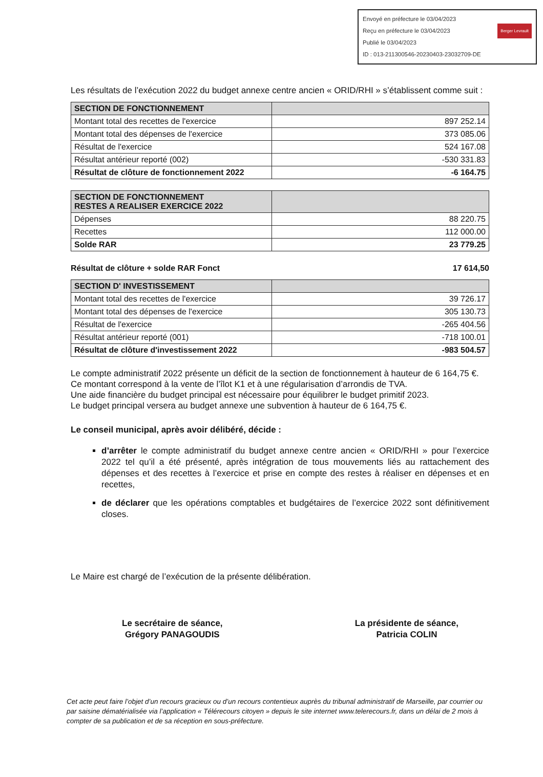Berger Levrault Envoyé en préfecture le 03/04/2023
Reçu en préfecture le 03/04/2023
Publié le 03/04/2023
ID : 013-211300546-20230403-23032709-DE
Les résultats de l’exécution 2022 du budget annexe centre ancien « ORID/RHI » s’établissent comme suit :
| SECTION DE FONCTIONNEMENT | |
| Montant total des recettes de l'exercice | 897 252.14 |
| Montant total des dépenses de l'exercice | 373 085.06 |
| Résultat de l'exercice | 524 167.08 |
| Résultat antérieur reporté (002) | -530 331.83 |
| Résultat de clôture de fonctionnement 2022 | -6 164.75 |
| SECTION DE FONCTIONNEMENT RESTES A REALISER EXERCICE 2022 | |
| Dépenses | 88 220.75 |
| Recettes | 112 000.00 |
| Solde RAR | 23 779.25 |
Résultat de clôture + solde RAR Fonct 17 614,50
| SECTION D' INVESTISSEMENT | |
| Montant total des recettes de l'exercice | 39 726.17 |
| Montant total des dépenses de l'exercice | 305 130.73 |
| Résultat de l'exercice | -265 404.56 |
| Résultat antérieur reporté (001) | -718 100.01 |
| Résultat de clôture d'investissement 2022 | -983 504.57 |
Le compte administratif 2022 présente un déficit de la section de fonctionnement à hauteur de 6 164,75 €.
Ce montant correspond à la vente de l’îlot K1 et à une régularisation d’arrondis de TVA.
Une aide financière du budget principal est nécessaire pour équilibrer le budget primitif 2023.
Le budget principal versera au budget annexe une subvention à hauteur de 6 164,75 €.
Le conseil municipal, après avoir délibéré, décide :
d’arrêter le compte administratif du budget annexe centre ancien « ORID/RHI » pour l’exercice 2022 tel qu’il a été présenté, après intégration de tous mouvements liés au rattachement des dépenses et des recettes à l’exercice et prise en compte des restes à réaliser en dépenses et en recettes,
de déclarer que les opérations comptables et budgétaires de l’exercice 2022 sont définitivement closes.
Le Maire est chargé de l’exécution de la présente délibération.
Le secrétaire de séance,
Grégory PANAGOUDIS
La présidente de séance,
Patricia COLIN
Cet acte peut faire l’objet d’un recours gracieux ou d’un recours contentieux auprès du tribunal administratif de Marseille, par courrier ou par saisine dématérialisée via l’application « Télérecours citoyen » depuis le site internet www.telerecours.fr, dans un délai de 2 mois à compter de sa publication et de sa réception en sous-préfecture.